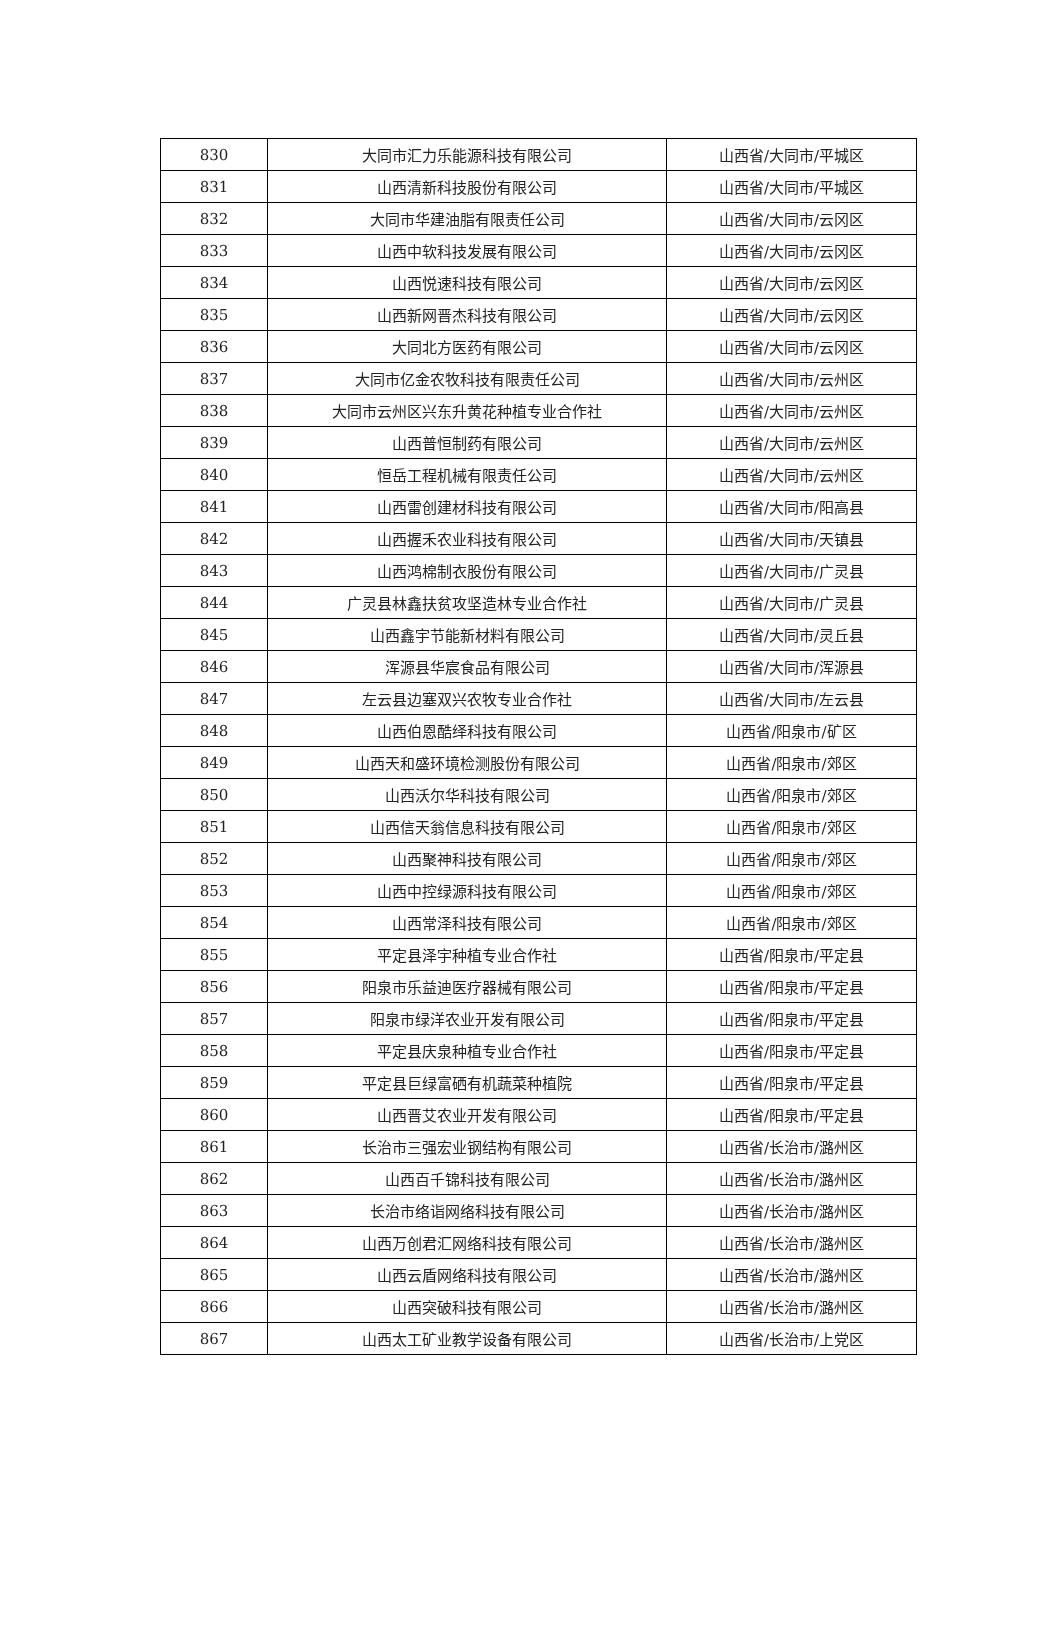| 830 | 大同市汇力乐能源科技有限公司 | 山西省/大同市/平城区 |
| 831 | 山西清新科技股份有限公司 | 山西省/大同市/平城区 |
| 832 | 大同市华建油脂有限责任公司 | 山西省/大同市/云冈区 |
| 833 | 山西中软科技发展有限公司 | 山西省/大同市/云冈区 |
| 834 | 山西悦速科技有限公司 | 山西省/大同市/云冈区 |
| 835 | 山西新网晋杰科技有限公司 | 山西省/大同市/云冈区 |
| 836 | 大同北方医药有限公司 | 山西省/大同市/云冈区 |
| 837 | 大同市亿金农牧科技有限责任公司 | 山西省/大同市/云州区 |
| 838 | 大同市云州区兴东升黄花种植专业合作社 | 山西省/大同市/云州区 |
| 839 | 山西普恒制药有限公司 | 山西省/大同市/云州区 |
| 840 | 恒岳工程机械有限责任公司 | 山西省/大同市/云州区 |
| 841 | 山西雷创建材科技有限公司 | 山西省/大同市/阳高县 |
| 842 | 山西握禾农业科技有限公司 | 山西省/大同市/天镇县 |
| 843 | 山西鸿棉制衣股份有限公司 | 山西省/大同市/广灵县 |
| 844 | 广灵县林鑫扶贫攻坚造林专业合作社 | 山西省/大同市/广灵县 |
| 845 | 山西鑫宇节能新材料有限公司 | 山西省/大同市/灵丘县 |
| 846 | 浑源县华宸食品有限公司 | 山西省/大同市/浑源县 |
| 847 | 左云县边塞双兴农牧专业合作社 | 山西省/大同市/左云县 |
| 848 | 山西伯恩酷绎科技有限公司 | 山西省/阳泉市/矿区 |
| 849 | 山西天和盛环境检测股份有限公司 | 山西省/阳泉市/郊区 |
| 850 | 山西沃尔华科技有限公司 | 山西省/阳泉市/郊区 |
| 851 | 山西信天翁信息科技有限公司 | 山西省/阳泉市/郊区 |
| 852 | 山西聚神科技有限公司 | 山西省/阳泉市/郊区 |
| 853 | 山西中控绿源科技有限公司 | 山西省/阳泉市/郊区 |
| 854 | 山西常泽科技有限公司 | 山西省/阳泉市/郊区 |
| 855 | 平定县泽宇种植专业合作社 | 山西省/阳泉市/平定县 |
| 856 | 阳泉市乐益迪医疗器械有限公司 | 山西省/阳泉市/平定县 |
| 857 | 阳泉市绿洋农业开发有限公司 | 山西省/阳泉市/平定县 |
| 858 | 平定县庆泉种植专业合作社 | 山西省/阳泉市/平定县 |
| 859 | 平定县巨绿富硒有机蔬菜种植院 | 山西省/阳泉市/平定县 |
| 860 | 山西晋艾农业开发有限公司 | 山西省/阳泉市/平定县 |
| 861 | 长治市三强宏业钢结构有限公司 | 山西省/长治市/潞州区 |
| 862 | 山西百千锦科技有限公司 | 山西省/长治市/潞州区 |
| 863 | 长治市络诣网络科技有限公司 | 山西省/长治市/潞州区 |
| 864 | 山西万创君汇网络科技有限公司 | 山西省/长治市/潞州区 |
| 865 | 山西云盾网络科技有限公司 | 山西省/长治市/潞州区 |
| 866 | 山西突破科技有限公司 | 山西省/长治市/潞州区 |
| 867 | 山西太工矿业教学设备有限公司 | 山西省/长治市/上党区 |